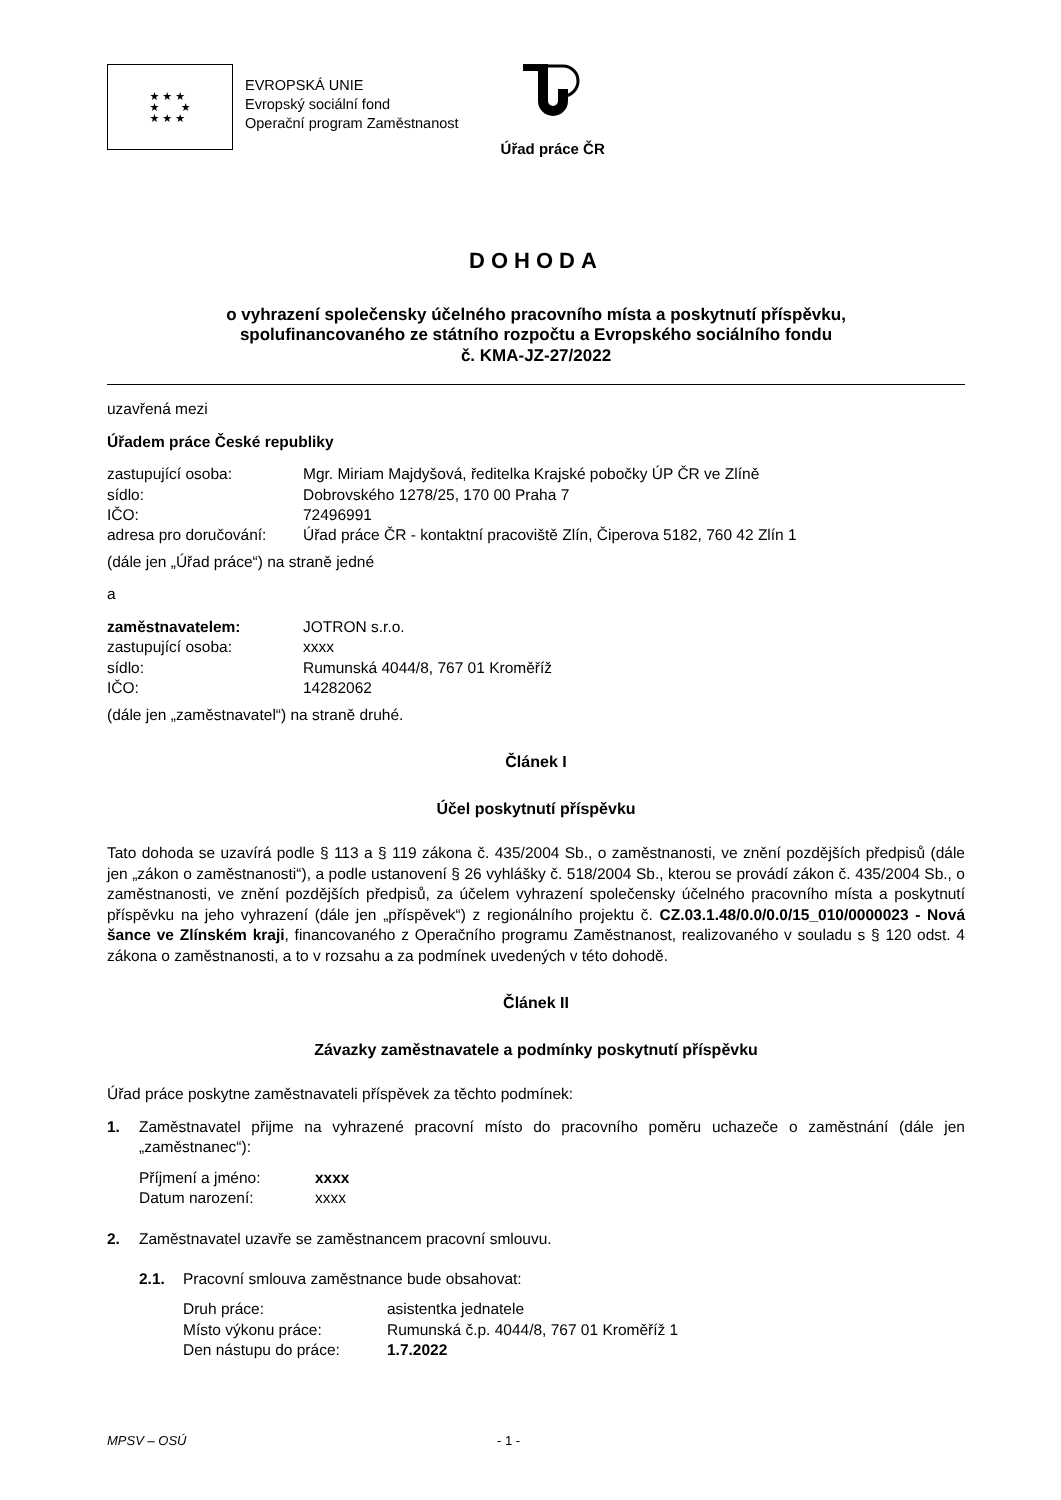★ ★ ★
★ ★
★ ★ ★
EVROPSKÁ UNIE
Evropský sociální fond
Operační program Zaměstnanost
Úřad práce ČR
DOHODA
o vyhrazení společensky účelného pracovního místa a poskytnutí příspěvku,
spolufinancovaného ze státního rozpočtu a Evropského sociálního fondu
č. KMA-JZ-27/2022
uzavřená mezi
Úřadem práce České republiky
zastupující osoba: Mgr. Miriam Majdyšová, ředitelka Krajské pobočky ÚP ČR ve Zlíně
sídlo: Dobrovského 1278/25, 170 00 Praha 7
IČO: 72496991
adresa pro doručování: Úřad práce ČR - kontaktní pracoviště Zlín, Čiperova 5182, 760 42 Zlín 1
(dále jen „Úřad práce“) na straně jedné
a
zaměstnavatelem: JOTRON s.r.o.
zastupující osoba: xxxx
sídlo: Rumunská 4044/8, 767 01 Kroměříž
IČO: 14282062
(dále jen „zaměstnavatel“) na straně druhé.
Článek I
Účel poskytnutí příspěvku
Tato dohoda se uzavírá podle § 113 a § 119 zákona č. 435/2004 Sb., o zaměstnanosti, ve znění pozdějších předpisů (dále jen „zákon o zaměstnanosti“), a podle ustanovení § 26 vyhlášky č. 518/2004 Sb., kterou se provádí zákon č. 435/2004 Sb., o zaměstnanosti, ve znění pozdějších předpisů, za účelem vyhrazení společensky účelného pracovního místa a poskytnutí příspěvku na jeho vyhrazení (dále jen „příspěvek“) z regionálního projektu č. CZ.03.1.48/0.0/0.0/15_010/0000023 - Nová šance ve Zlínském kraji, financovaného z Operačního programu Zaměstnanost, realizovaného v souladu s § 120 odst. 4 zákona o zaměstnanosti, a to v rozsahu a za podmínek uvedených v této dohodě.
Článek II
Závazky zaměstnavatele a podmínky poskytnutí příspěvku
Úřad práce poskytne zaměstnavateli příspěvek za těchto podmínek:
1. Zaměstnavatel přijme na vyhrazené pracovní místo do pracovního poměru uchazeče o zaměstnání (dále jen „zaměstnanec“):
Příjmení a jméno: xxxx
Datum narození: xxxx
2. Zaměstnavatel uzavře se zaměstnancem pracovní smlouvu.
2.1. Pracovní smlouva zaměstnance bude obsahovat:
Druh práce: asistentka jednatele
Místo výkonu práce: Rumunská č.p. 4044/8, 767 01 Kroměříž 1
Den nástupu do práce: 1.7.2022
MPSV – OSÚ - 1 -